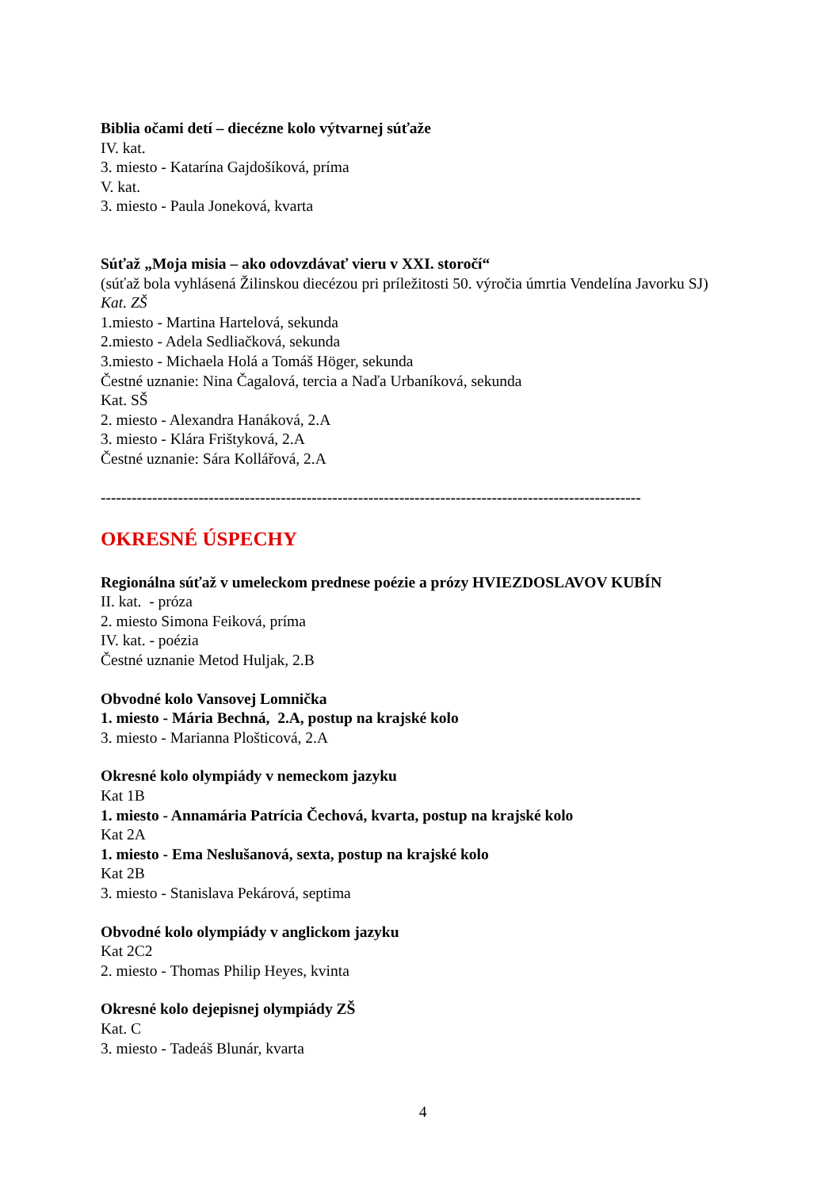Biblia očami detí – diecézne kolo výtvarnej súťaže
IV. kat.
3. miesto - Katarína Gajdošíková, príma
V. kat.
3. miesto - Paula Joneková, kvarta
Súťaž „Moja misia – ako odovzdávať vieru v XXI. storočí“
(súťaž bola vyhlásená Žilinskou diecézou pri príležitosti 50. výročia úmrtia Vendelína Javorku SJ)
Kat. ZŠ
1.miesto - Martina Hartelová, sekunda
2.miesto - Adela Sedliačková, sekunda
3.miesto - Michaela Holá a Tomáš Höger, sekunda
Čestné uznanie: Nina Čagalová, tercia a Naďa Urbaníková, sekunda
Kat. SŠ
2. miesto - Alexandra Hanáková, 2.A
3. miesto - Klára Frištyková, 2.A
Čestné uznanie: Sára Kollářová, 2.A
---------------------------------------------------------------------------------------------------------
OKRESNÉ ÚSPECHY
Regionálna súťaž v umeleckom prednese poézie a prózy HVIEZDOSLAVOV KUBÍN
II. kat. - próza
2. miesto Simona Feiková, príma
IV. kat. - poézia
Čestné uznanie Metod Huljak, 2.B
Obvodné kolo Vansovej Lomnička
1. miesto - Mária Bechná, 2.A, postup na krajské kolo
3. miesto - Marianna Plošticová, 2.A
Okresné kolo olympiády v nemeckom jazyku
Kat 1B
1. miesto - Annamária Patrícia Čechová, kvarta, postup na krajské kolo
Kat 2A
1. miesto - Ema Neslušanová, sexta, postup na krajské kolo
Kat 2B
3. miesto - Stanislava Pekárová, septima
Obvodné kolo olympiády v anglickom jazyku
Kat 2C2
2. miesto - Thomas Philip Heyes, kvinta
Okresné kolo dejepisnej olympiády ZŠ
Kat. C
3. miesto - Tadeáš Blunár, kvarta
4